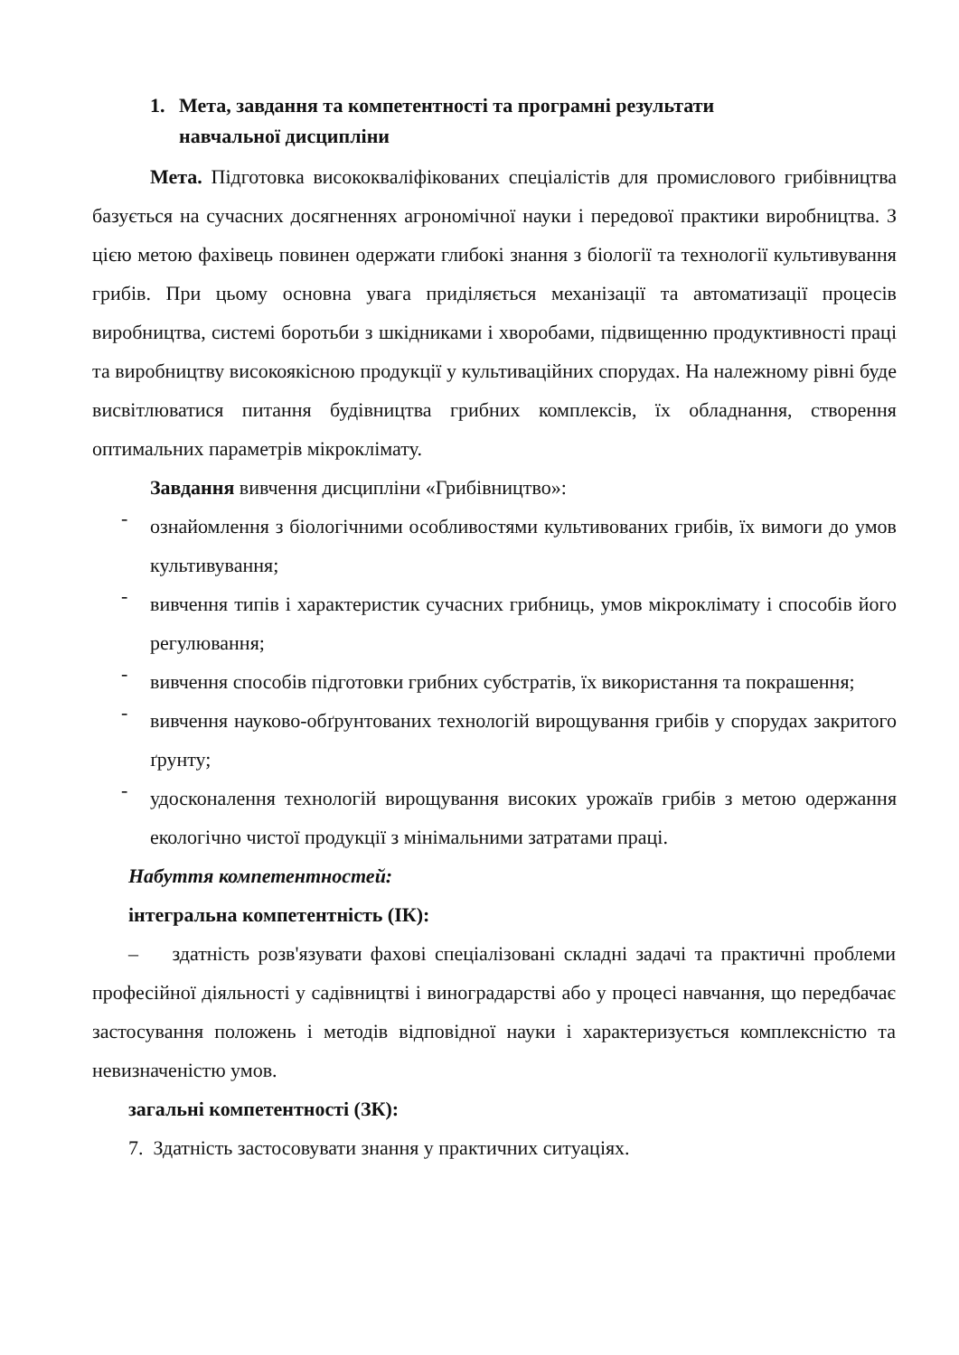1. Мета, завдання та компетентності та програмні результати
навчальної дисципліни
Мета. Підготовка висококваліфікованих спеціалістів для промислового грибівництва базується на сучасних досягненнях агрономічної науки і передової практики виробництва. З цією метою фахівець повинен одержати глибокі знання з біології та технології культивування грибів. При цьому основна увага приділяється механізації та автоматизації процесів виробництва, системі боротьби з шкідниками і хворобами, підвищенню продуктивності праці та виробництву високоякісною продукції у культиваційних спорудах. На належному рівні буде висвітлюватися питання будівництва грибних комплексів, їх обладнання, створення оптимальних параметрів мікроклімату.
Завдання вивчення дисципліни «Грибівництво»:
-
ознайомлення з біологічними особливостями культивованих грибів, їх вимоги до умов культивування;
-
вивчення типів і характеристик сучасних грибниць, умов мікроклімату і способів його регулювання;
-
вивчення способів підготовки грибних субстратів, їх використання та покрашення;
-
вивчення науково-обґрунтованих технологій вирощування грибів у спорудах закритого ґрунту;
-
удосконалення технологій вирощування високих урожаїв грибів з метою одержання екологічно чистої продукції з мінімальними затратами праці.
Набуття компетентностей:
інтегральна компетентність (ІК):
– здатність розв'язувати фахові спеціалізовані складні задачі та практичні проблеми професійної діяльності у садівництві і виноградарстві або у процесі навчання, що передбачає застосування положень і методів відповідної науки і характеризується комплексністю та невизначеністю умов.
загальні компетентності (ЗК):
7. Здатність застосовувати знання у практичних ситуаціях.